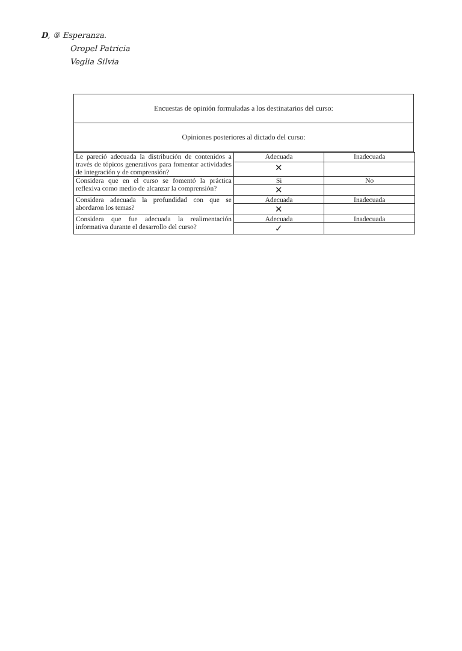D, ⑨ Esperanza.
Oropel Patricia
Veglia Silvia
Encuestas de opinión formuladas a los destinatarios del curso:
Opiniones posteriores al dictado del curso:
| Le pareció adecuada la distribución de contenidos a través de tópicos generativos para fomentar actividades de integración y de comprensión? | Adecuada | Inadecuada |
| | ✕ | |
| Considera que en el curso se fomentó la práctica reflexiva como medio de alcanzar la comprensión? | Si | No |
| | ✕ | |
| Considera adecuada la profundidad con que se abordaron los temas? | Adecuada | Inadecuada |
| | ✕ | |
| Considera que fue adecuada la realimentación informativa durante el desarrollo del curso? | Adecuada | Inadecuada |
| | ✓ | |